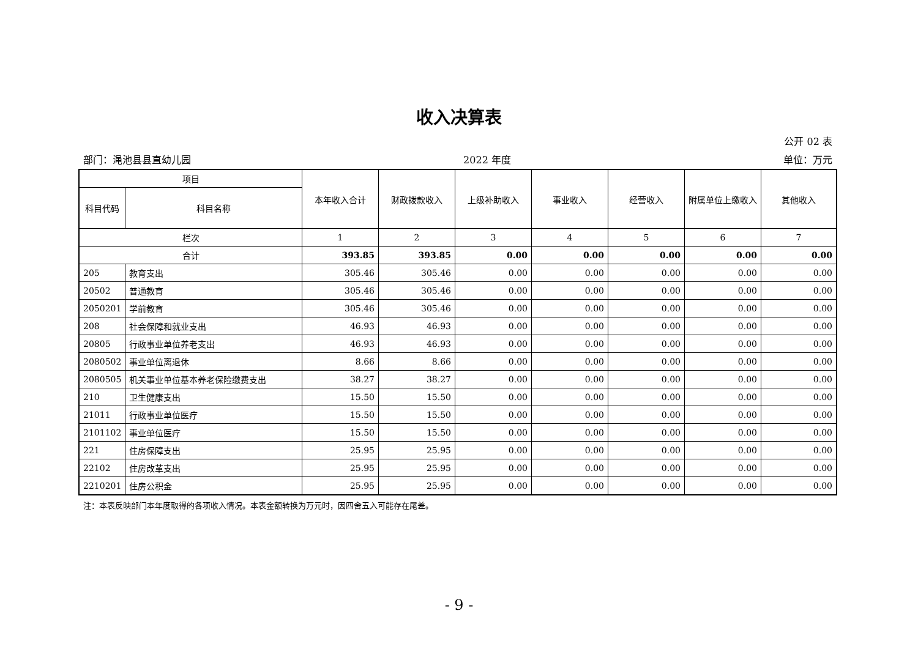收入决算表
公开 02 表
部门：渑池县县直幼儿园 2022 年度 单位：万元
| 项目 | | 本年收入合计 | 财政拨款收入 | 上级补助收入 | 事业收入 | 经营收入 | 附属单位上缴收入 | 其他收入 |
| --- | --- | --- | --- | --- | --- | --- | --- | --- |
| 科目代码 | 科目名称 | | | | | | | |
| 栏次 | | 1 | 2 | 3 | 4 | 5 | 6 | 7 |
| 合计 | | 393.85 | 393.85 | 0.00 | 0.00 | 0.00 | 0.00 | 0.00 |
| 205 | 教育支出 | 305.46 | 305.46 | 0.00 | 0.00 | 0.00 | 0.00 | 0.00 |
| 20502 | 普通教育 | 305.46 | 305.46 | 0.00 | 0.00 | 0.00 | 0.00 | 0.00 |
| 2050201 | 学前教育 | 305.46 | 305.46 | 0.00 | 0.00 | 0.00 | 0.00 | 0.00 |
| 208 | 社会保障和就业支出 | 46.93 | 46.93 | 0.00 | 0.00 | 0.00 | 0.00 | 0.00 |
| 20805 | 行政事业单位养老支出 | 46.93 | 46.93 | 0.00 | 0.00 | 0.00 | 0.00 | 0.00 |
| 2080502 | 事业单位离退休 | 8.66 | 8.66 | 0.00 | 0.00 | 0.00 | 0.00 | 0.00 |
| 2080505 | 机关事业单位基本养老保险缴费支出 | 38.27 | 38.27 | 0.00 | 0.00 | 0.00 | 0.00 | 0.00 |
| 210 | 卫生健康支出 | 15.50 | 15.50 | 0.00 | 0.00 | 0.00 | 0.00 | 0.00 |
| 21011 | 行政事业单位医疗 | 15.50 | 15.50 | 0.00 | 0.00 | 0.00 | 0.00 | 0.00 |
| 2101102 | 事业单位医疗 | 15.50 | 15.50 | 0.00 | 0.00 | 0.00 | 0.00 | 0.00 |
| 221 | 住房保障支出 | 25.95 | 25.95 | 0.00 | 0.00 | 0.00 | 0.00 | 0.00 |
| 22102 | 住房改革支出 | 25.95 | 25.95 | 0.00 | 0.00 | 0.00 | 0.00 | 0.00 |
| 2210201 | 住房公积金 | 25.95 | 25.95 | 0.00 | 0.00 | 0.00 | 0.00 | 0.00 |
注：本表反映部门本年度取得的各项收入情况。本表金额转换为万元时，因四舍五入可能存在尾差。
- 9 -